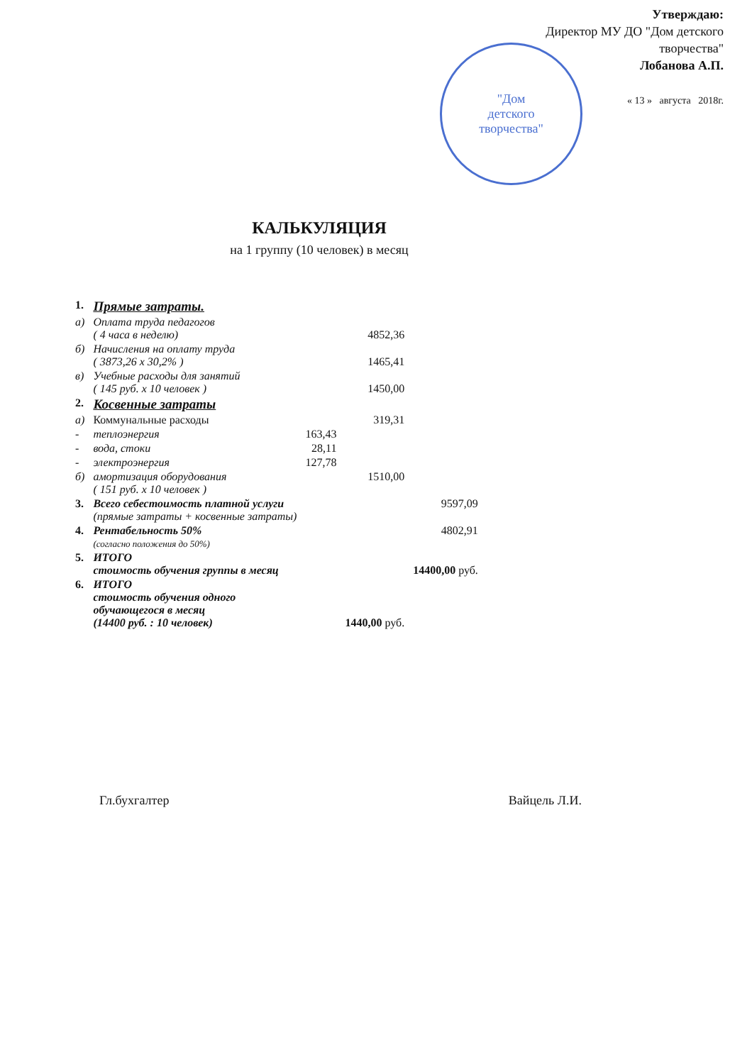Утверждаю:
Директор МУ ДО "Дом детского
творчества"
Лобанова А.П.
« 13 » августа 2018г.
"Дом
детского
творчества"
КАЛЬКУЛЯЦИЯ
на 1 группу (10 человек) в месяц
| 1. | Прямые затраты. | | | |
| а) | Оплата труда педагогов ( 4 часа в неделю) | | 4852,36 | |
| б) | Начисления на оплату труда ( 3873,26 x 30,2% ) | | 1465,41 | |
| в) | Учебные расходы для занятий ( 145 руб. x 10 человек ) | | 1450,00 | |
| 2. | Косвенные затраты | | | |
| а) | Коммунальные расходы | | 319,31 | |
| - | теплоэнергия | 163,43 | | |
| - | вода, стоки | 28,11 | | |
| - | электроэнергия | 127,78 | | |
| б) | амортизация оборудования ( 151 руб. x 10 человек ) | | 1510,00 | |
| 3. | Всего себестоимость платной услуги (прямые затраты + косвенные затраты) | | | 9597,09 |
| 4. | Рентабельность 50% (согласно положения до 50%) | | | 4802,91 |
| 5. | ИТОГО стоимость обучения группы в месяц | | | 14400,00 руб. |
| 6. | ИТОГО стоимость обучения одного обучающегося в месяц (14400 руб. : 10 человек) | | 1440,00 руб. | |
Гл.бухгалтер Вайцель Л.И.